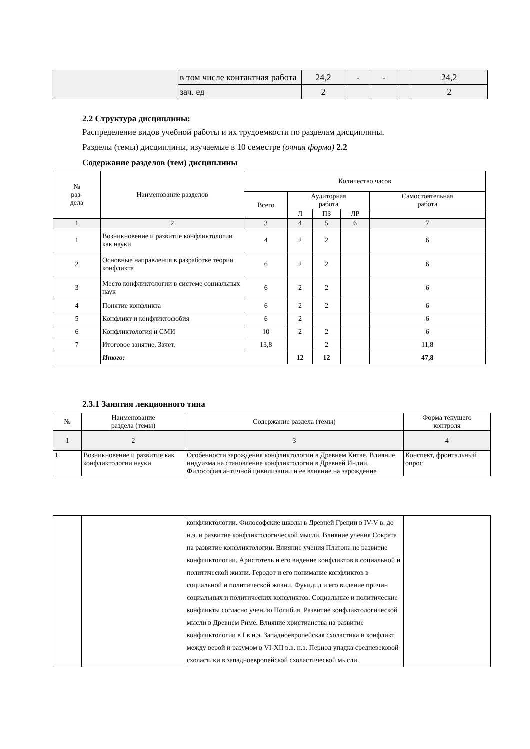| | в том числе контактная работа | 24,2 | - | - | | 24,2 |
| | зач. ед | 2 | | | | 2 |
2.2 Структура дисциплины:
Распределение видов учебной работы и их трудоемкости по разделам дисциплины.
Разделы (темы) дисциплины, изучаемые в 10 семестре (очная форма) 2.2
Содержание разделов (тем) дисциплины
| № раз- дела | Наименование разделов | Количество часов | | | | |
| | | Всего | Аудиторная работа | | | Самостоятельная работа |
| | | | Л | ПЗ | ЛР | |
| 1 | 2 | 3 | 4 | 5 | 6 | 7 |
| 1 | Возникновение и развитие конфликтологии как науки | 4 | 2 | 2 | | 6 |
| 2 | Основные направления в разработке теории конфликта | 6 | 2 | 2 | | 6 |
| 3 | Место конфликтологии в системе социальных наук | 6 | 2 | 2 | | 6 |
| 4 | Понятие конфликта | 6 | 2 | 2 | | 6 |
| 5 | Конфликт и конфликтофобия | 6 | 2 | | | 6 |
| 6 | Конфликтология и СМИ | 10 | 2 | 2 | | 6 |
| 7 | Итоговое занятие. Зачет. | 13,8 | | 2 | | 11,8 |
| | Итого: | | 12 | 12 | | 47,8 |
2.3.1 Занятия лекционного типа
| № | Наименование раздела (темы) | Содержание раздела (темы) | Форма текущего контроля |
| 1 | 2 | 3 | 4 |
| 1. | Возникновение и развитие как конфликтологии науки | Особенности зарождения конфликтологии в Древнем Китае. Влияние индуизма на становление конфликтологии в Древней Индии. Философия античной цивилизации и ее влияние на зарождение | Конспект, фронтальный опрос |
| | | конфликтологии. Философские школы в Древней Греции в IV-V в. до н.э. и развитие конфликтологической мысли. Влияние учения Сократа на развитие конфликтологии. Влияние учения Платона не развитие конфликтологии. Аристотель и его видение конфликтов в социальной и политической жизни. Геродот и его понимание конфликтов в социальной и политической жизни. Фукидид и его видение причин социальных и политических конфликтов. Социальные и политические конфликты согласно учению Полибия. Развитие конфликтологической мысли в Древнем Риме. Влияние христианства на развитие конфликтологии в I в н.э. Западноевропейская схоластика и конфликт между верой и разумом в VI-XII в.в. н.э. Период упадка средневековой схоластики в западноевропейской схоластической мысли. | |